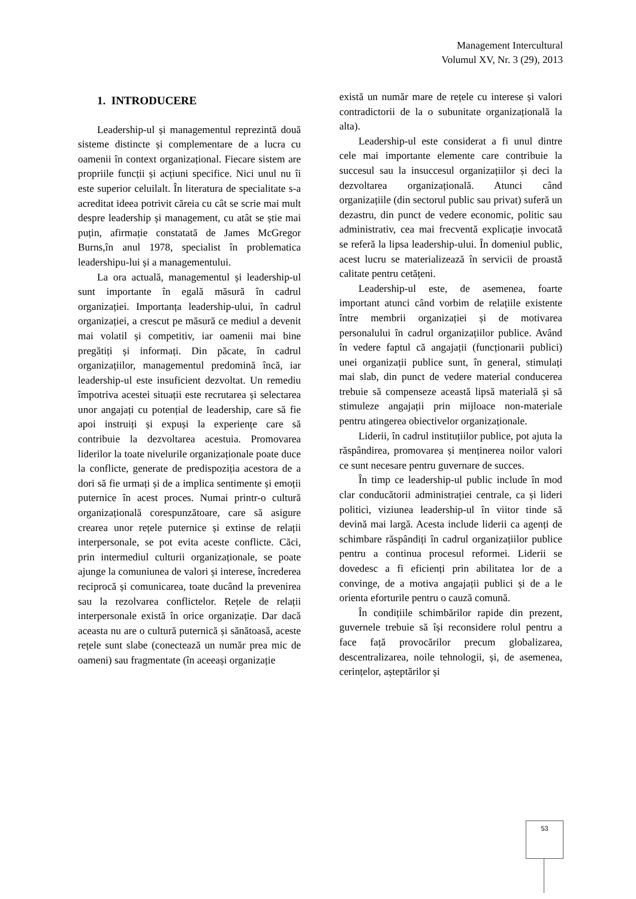Management Intercultural
Volumul XV, Nr. 3 (29), 2013
1. INTRODUCERE
Leadership-ul și managementul reprezintă două sisteme distincte și complementare de a lucra cu oamenii în context organizațional. Fiecare sistem are propriile funcții și acțiuni specifice. Nici unul nu îi este superior celuilalt. În literatura de specialitate s-a acreditat ideea potrivit căreia cu cât se scrie mai mult despre leadership și management, cu atât se știe mai puțin, afirmație constatată de James McGregor Burns,în anul 1978, specialist în problematica leadershipu-lui și a managementului.
La ora actuală, managementul și leadership-ul sunt importante în egală măsură în cadrul organizației. Importanța leadership-ului, în cadrul organizației, a crescut pe măsură ce mediul a devenit mai volatil și competitiv, iar oamenii mai bine pregătiți și informați. Din păcate, în cadrul organizațiilor, managementul predomină încă, iar leadership-ul este insuficient dezvoltat. Un remediu împotriva acestei situații este recrutarea și selectarea unor angajați cu potențial de leadership, care să fie apoi instruiți și expuși la experiențe care să contribuie la dezvoltarea acestuia. Promovarea liderilor la toate nivelurile organizaționale poate duce la conflicte, generate de predispoziția acestora de a dori să fie urmați și de a implica sentimente și emoții puternice în acest proces. Numai printr-o cultură organizațională corespunzătoare, care să asigure crearea unor rețele puternice și extinse de relații interpersonale, se pot evita aceste conflicte. Căci, prin intermediul culturii organizaționale, se poate ajunge la comuniunea de valori și interese, încrederea reciprocă și comunicarea, toate ducând la prevenirea sau la rezolvarea conflictelor. Rețele de relații interpersonale există în orice organizație. Dar dacă aceasta nu are o cultură puternică și sănătoasă, aceste rețele sunt slabe (conectează un număr prea mic de oameni) sau fragmentate (în aceeași organizație
există un număr mare de rețele cu interese și valori contradictorii de la o subunitate organizațională la alta).
Leadership-ul este considerat a fi unul dintre cele mai importante elemente care contribuie la succesul sau la insuccesul organizațiilor și deci la dezvoltarea organizațională. Atunci când organizațiile (din sectorul public sau privat) suferă un dezastru, din punct de vedere economic, politic sau administrativ, cea mai frecventă explicație invocată se referă la lipsa leadership-ului. În domeniul public, acest lucru se materializează în servicii de proastă calitate pentru cetățeni.
Leadership-ul este, de asemenea, foarte important atunci când vorbim de relațiile existente între membrii organizației și de motivarea personalului în cadrul organizațiilor publice. Având în vedere faptul că angajații (funcționarii publici) unei organizații publice sunt, în general, stimulați mai slab, din punct de vedere material conducerea trebuie să compenseze această lipsă materială și să stimuleze angajații prin mijloace non-materiale pentru atingerea obiectivelor organizaționale.
Liderii, în cadrul instituțiilor publice, pot ajuta la răspândirea, promovarea și menținerea noilor valori ce sunt necesare pentru guvernare de succes.
În timp ce leadership-ul public include în mod clar conducătorii administrației centrale, ca și lideri politici, viziunea leadership-ul în viitor tinde să devină mai largă. Acesta include liderii ca agenți de schimbare răspândiți în cadrul organizațiilor publice pentru a continua procesul reformei. Liderii se dovedesc a fi eficienți prin abilitatea lor de a convinge, de a motiva angajații publici și de a le orienta eforturile pentru o cauză comună.
În condițiile schimbărilor rapide din prezent, guvernele trebuie să își reconsidere rolul pentru a face față provocărilor precum globalizarea, descentralizarea, noile tehnologii, și, de asemenea, cerințelor, așteptărilor și
53